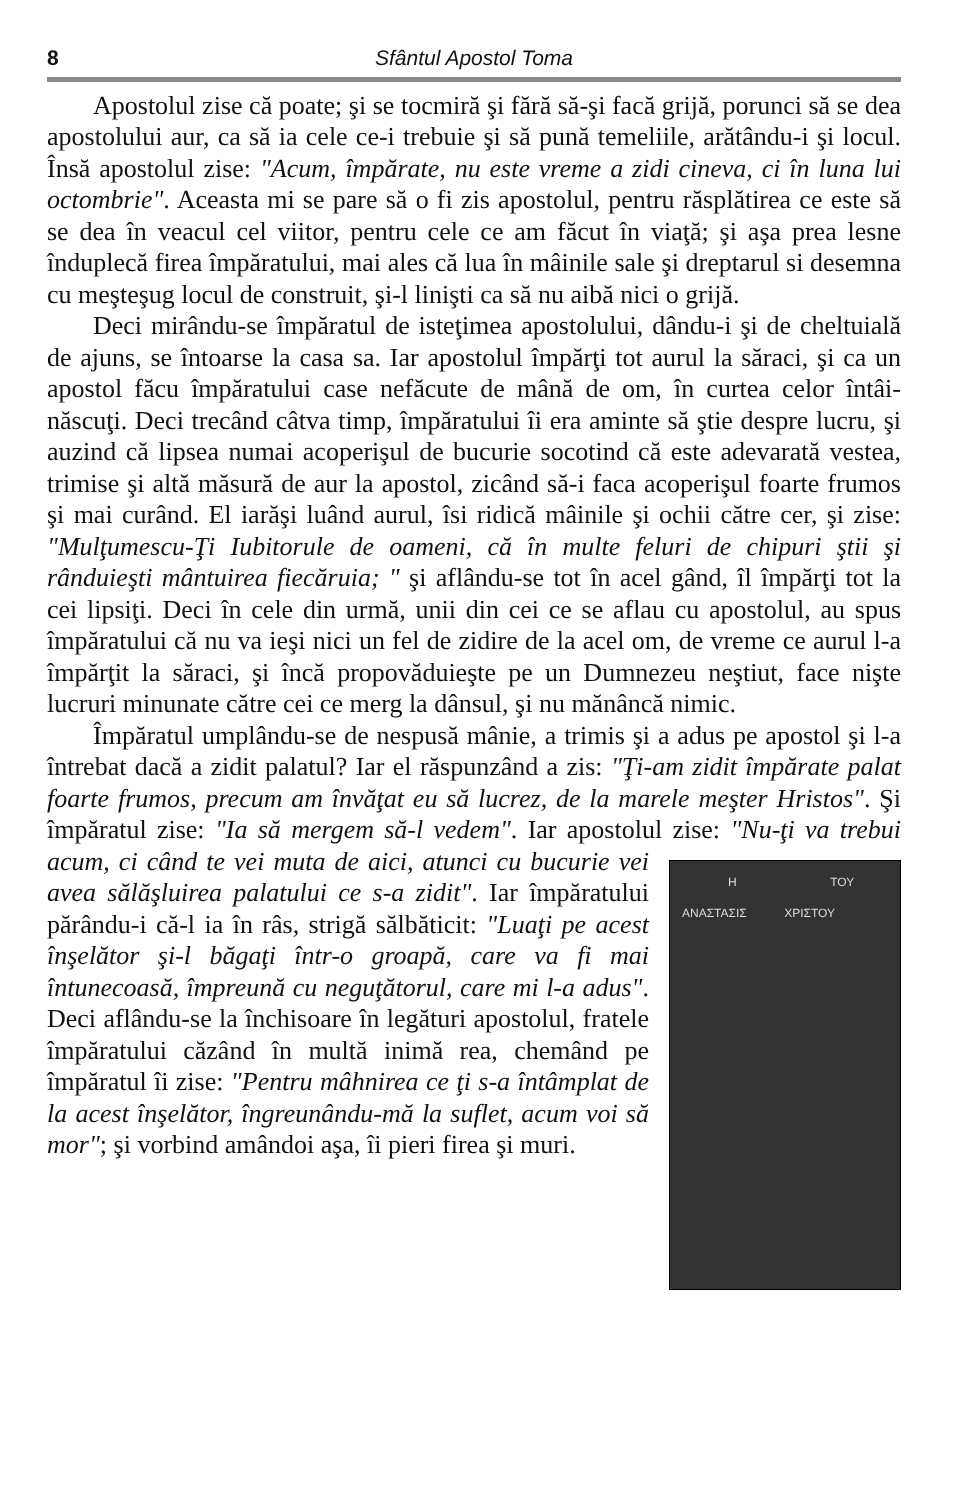8 Sfântul Apostol Toma
Apostolul zise că poate; şi se tocmiră şi fără să-şi facă grijă, porunci să se dea apostolului aur, ca să ia cele ce-i trebuie şi să pună temeliile, arătându-i şi locul. Însă apostolul zise: "Acum, împărate, nu este vreme a zidi cineva, ci în luna lui octombrie". Aceasta mi se pare să o fi zis apostolul, pentru răsplătirea ce este să se dea în veacul cel viitor, pentru cele ce am făcut în viaţă; şi aşa prea lesne înduplecă firea împăratului, mai ales că lua în mâinile sale şi dreptarul si desemna cu meşteşug locul de construit, şi-l linişti ca să nu aibă nici o grijă.
Deci mirându-se împăratul de isteţimea apostolului, dându-i şi de cheltuială de ajuns, se întoarse la casa sa. Iar apostolul împărţi tot aurul la săraci, şi ca un apostol făcu împăratului case nefăcute de mână de om, în curtea celor întâi-născuţi. Deci trecând câtva timp, împăratului îi era aminte să ştie despre lucru, şi auzind că lipsea numai acoperişul de bucurie socotind că este adevarată vestea, trimise şi altă măsură de aur la apostol, zicând să-i faca acoperişul foarte frumos şi mai curând. El iarăşi luând aurul, îsi ridică mâinile şi ochii către cer, şi zise: "Mulţumescu-Ţi Iubitorule de oameni, că în multe feluri de chipuri ştii şi rânduieşti mântuirea fiecăruia; " şi aflându-se tot în acel gând, îl împărţi tot la cei lipsiţi. Deci în cele din urmă, unii din cei ce se aflau cu apostolul, au spus împăratului că nu va ieşi nici un fel de zidire de la acel om, de vreme ce aurul l-a împărţit la săraci, şi încă propovăduieşte pe un Dumnezeu neştiut, face nişte lucruri minunate către cei ce merg la dânsul, şi nu mănâncă nimic.
Împăratul umplându-se de nespusă mânie, a trimis şi a adus pe apostol şi l-a întrebat dacă a zidit palatul? Iar el răspunzând a zis: "Ţi-am zidit împărate palat foarte frumos, precum am învăţat eu să lucrez, de la marele meşter Hristos". Şi împăratul zise: "Ia să mergem să-l vedem". Iar apostolul zise: "Nu-ţi va trebui acum, ci când te vei muta de aici, atunci cu
Η ΑΝΑΣΤΑΣΙΣ ΤΟΥ ΧΡΙΣΤΟΥ
bucurie vei avea sălăşluirea palatului ce s-a zidit". Iar împăratului părându-i că-l ia în râs, strigă sălbăticit: "Luaţi pe acest înşelător şi-l băgaţi într-o groapă, care va fi mai întunecoasă, împreună cu neguţătorul, care mi l-a adus". Deci aflându-se la închisoare în legături apostolul, fratele împăratului căzând în multă inimă rea, chemând pe împăratul îi zise: "Pentru mâhnirea ce ţi s-a întâmplat de la acest înşelător, îngreunându-mă la suflet, acum voi să mor"; şi vorbind amândoi aşa, îi pieri firea şi muri.